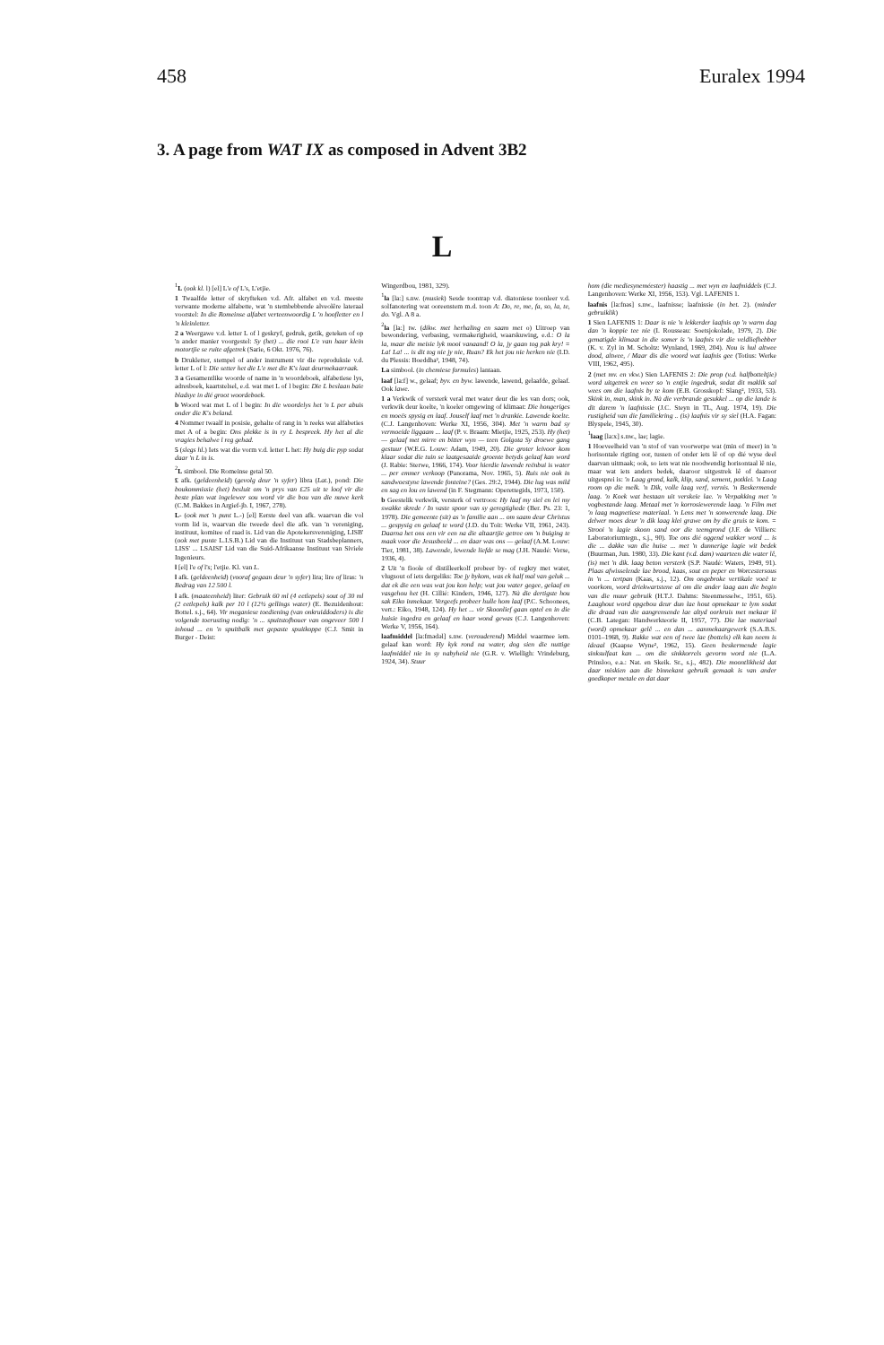458 Euralex 1994
3. A page from WAT IX as composed in Advent 3B2
L
<sup>1</sup> L (ook kl. l) [el] L'e of L's, L'etjie.
1 Twaalfde letter of skryfteken v.d. Afr. alfabet en v.d. meeste verwante moderne alfabette, wat 'n stembebbende alveolêre lateraal voorstel: In die Romeinse alfabet verteenwoordig L 'n hoofletter en l 'n kleinletter.
2 a Weergawe v.d. letter L of l geskryf, gedruk, getik, geteken of op 'n ander manier voorgestel: Sy (het) ... die rooi L'e van haar klein motortjie se ruite afgetrek (Sarie, 6 Okt. 1976, 76).
b Drukletter, stempel of ander instrument vir die reproduksie v.d. letter L of l: Die setter het die L'e met die K's laat deurmekaarraak.
3 a Gesamentlike woorde of name in 'n woordeboek, alfabetiese lys, adresboek, kaartstelsel, e.d. wat met L of l begin: Die L beslaan baie bladsye in dié groot woordeboek.
b Woord wat met L of l begin: In die woordelys het 'n L per abuis onder die K's beland.
4 Nommer twaalf in posisie, gehalte of rang in 'n reeks wat alfabeties met A of a begin: Ons plekke is in ry L bespreek. Hy het al die vragies behalwe l reg gehad.
5 (slegs hl.) Iets wat die vorm v.d. letter L het: Hy buig die pyp sodat daar 'n L in is.
<sup>2</sup> L simbool. Die Romeinse getal 50.
£ afk. (geldeenheid) (gevolg deur 'n syfer) libra (Lat.), pond: Die boukommissie (het) besluit om 'n prys van £25 uit te loof vir die beste plan wat ingelewer sou word vir die bou van die nuwe kerk (C.M. Bakkes in Argief-jb. I, 1967, 278).
L- (ook met 'n punt L.-) [el] Eerste deel van afk. waarvan die vol vorm lid is, waarvan die tweede deel die afk. van 'n vereniging, instituut, komitee of raad is. Lid van die Apotekersvereniging, LISB' (ook met punte L.I.S.B.) Lid van die Instituut van Stadsbeplanners, LISS' ... LSAISI' Lid van die Suid-Afrikaanse Instituut van Siviele Ingenieurs.
l [el] l'e of l's; l'etjie. Kl. van L.
l afk. (geldeenheid) (vooraf gegaan deur 'n syfer) lira; lire of liras: 'n Bedrag van 12 500 l.
l afk. (maateenheid) liter: Gebruik 60 ml (4 eetlepels) sout of 30 ml (2 eetlepels) kalk per 10 l (12½ gellings water) (E. Bezuidenhout: Bottel. s.j., 64). Vir meganiese toediening (van onkruiddoders) is die volgende toerusting nodig: 'n ... spuitstofhouer van ongeveer 500 l inhoud ... en 'n spuitbalk met gepaste spuitkoppe (C.J. Smit in Burger - Deist:
Wingerdbou, 1981, 329).
<sup>1</sup> la [la:] s.nw. (musiek) Sesde toontrap v.d. diatoniese toonleer v.d. solfanotering wat ooreenstem m.d. toon A: Do, re, me, fa, so, la, te, do. Vgl. A 8 a.
<sup>2</sup> la [la:] tw. (dikw. met herhaling en saam met o) Uitroep van bewondering, verbasing, vermakerigheid, waarskuwing, e.d.: O la la, maar die meisie lyk mooi vanaand! O la, jy gaan tog pak kry! = La! La! ... is dit tog nie jy nie, Ruan? Ek het jou nie herken nie (I.D. du Plessis: Boeddha², 1948, 74).
La simbool. (in chemiese formules) lantaan.
laaf [la:f] w., gelaaf; byv. en byw. lawende, lawend, gelaafde, gelaaf. Ook lawe.
1 a Verkwik of versterk veral met water deur die les van dors; ook, verkwik deur koelte, 'n koeler omgewing of klimaat: Die hongeriges en moeës spysig en laaf. Jouself laaf met 'n drankie. Lawende koelte. (C.J. Langenhoven: Werke XI, 1956, 304). Met 'n warm bad sy vermoeide liggaam ... laaf (P. v. Braam: Mietjie, 1925, 253). Hy (het) — gelaaf met mirre en bitter wyn — teen Golgota Sy droewe gang gestuur (W.E.G. Louw: Adam, 1949, 20). Die groter leivoor kom klaar sodat die tuin se laatgesaaide groente betyds gelaaf kan word (J. Rabie: Sterwe, 1966, 174). Voor hierdie lawende reënbui is water ... per emmer verkoop (Panorama, Nov. 1965, 5). Ruis nie ook in sandwoestyne lawende fonteine? (Ges. 29:2, 1944). Die lug was mild en sag en lou en lawend (in F. Stegmann: Operettegids, 1973, 150).
b Geestelik verkwik, versterk of vertroos: Hy laaf my siel en lei my swakke skrede / In vaste spoor van sy geregtighede (Ber. Ps. 23: 1, 1978). Die gemeente (sit) as 'n familie aan ... om saam deur Christus ... gespysig en gelaaf te word (J.D. du Toit: Werke VII, 1961, 243). Daarna het ons een vir een na die altaartjie getree om 'n buiging te maak voor die Jesusbeeld ... en daar was ons — gelaaf (A.M. Louw: Tier, 1981, 38). Lawende, lewende liefde se mag (J.H. Naudé: Verse, 1936, 4).
2 Uit 'n fioole of distilleerkolf probeer by- of regkry met water, vlugsout of iets dergeliks: Toe jy bykom, was ek half mal van geluk ... dat ek die een was wat jou kon help; wat jou water gegee, gelaaf en vasgehou het (H. Cillié: Kinders, 1946, 127). Nà die dertigste hou sak Eiko inmekaar. Vergeefs probeer hulle hom laaf (P.C. Schoonees, vert.: Eiko, 1948, 124). Hy het ... vir Skoonlief gaan optel en in die huisie ingedra en gelaaf en haar wond gewas (C.J. Langenhoven: Werke V, 1956, 164).
laafmiddel [la:fmədəl] s.nw. (verouderend) Middel waarmee iem. gelaaf kan word: Hy kyk rond na water, dog sien die nuttige laafmiddel nie in sy nabyheid nie (G.R. v. Wielligh: Vrindeburg, 1924, 34). Stuur
hom (die mediesyneméester) haastig ... met wyn en laafmiddels (C.J. Langenhoven: Werke XI, 1956, 153). Vgl. LAFENIS 1.
laafnis [la:fnəs] s.nw., laafnisse; laafnissie (in bet. 2). (minder gebruiklik)
1 Sien LAFENIS 1: Daar is nie 'n lekkerder laafnis op 'n warm dag dan 'n koppie tee nie (I. Rousseau: Soetsjokolade, 1979, 2). Die gematigde klimaat in die somer is 'n laafnis vir die veldliefhebber (K. v. Zyl in M. Scholtz: Wynland, 1969, 204). Nou is hul altwee dood, altwee, / Maar dis die woord wat laafnis gee (Totius: Werke VIII, 1962, 495).
2 (met mv. en vkw.) Sien LAFENIS 2: Die prop (v.d. halfbotteltjie) word uitgetrek en weer so 'n entjie ingedruk, sodat dit maklik sal wees om die laafnis by te kom (E.B. Grosskopf: Slang², 1933, 53). Skink in, man, skink in. Nà die verbrande gesukkel ... op die lande is dit darem 'n laafnissie (J.C. Steyn in TL, Aug. 1974, 19). Die rustigheid van die familiekring .. (is) laafnis vir sy siel (H.A. Fagan: Blyspele, 1945, 30).
<sup>1</sup> laag [la:x] s.nw., lae; lagie.
1 Hoeveelheid van 'n stof of van voorwerpe wat (min of meer) in 'n horisontale rigting oor, tussen of onder iets lê of op dié wyse deel daarvan uitmaak; ook, so iets wat nie noodwendig horisontaal lê nie, maar wat iets anders bedek, daaroor uitgestrek lê of daaroor uitgesprei is: 'n Laag grond, kalk, klip, sand, sement, potklei. 'n Laag room op die melk. 'n Dik, volle laag verf, vernis. 'n Beskermende laag. 'n Koek wat bestaan uit verskeie lae. 'n Verpakking met 'n vogbestande laag. Metaal met 'n korrosiewerende laag. 'n Film met 'n laag magnetiese materiaal. 'n Lens met 'n sonwerende laag. Die delwer moes deur 'n dik laag klei grawe om by die gruis te kom. = Strooi 'n lagie skoon sand oor die teemgrond (J.F. de Villiers: Laboratoriumtegn., s.j., 90). Toe ons dié oggend wakker word ... is die ... dakke van die huise ... met 'n dunnerige lagie wit bedek (Buurman, Jun. 1980, 33). Die kant (v.d. dam) waarteen die water lê, (is) met 'n dik. laag beton versterk (S.P. Naudé: Waters, 1949, 91). Plaas afwisselende lae brood, kaas, sout en peper en Worcestersous in 'n ... tertpan (Kaas, s.j., 12). Om ongebroke vertikale voeë te voorkom, word driekwartstene al om die ander laag aan die begin van die muur gebruik (H.T.J. Dahms: Steenmesselw., 1951, 65). Laaghout word opgebou deur dun lae hout opmekaar te lym sodat die draad van die aangrensende lae altyd oorkruis met mekaar lê (C.B. Lategan: Handwerkteorie II, 1957, 77). Die lae materiaal (word) opmekaar gelê ... en dan ... aanmekaargewerk (S.A.B.S. 0101–1968, 9). Rakke wat een of twee lae (bottels) elk kan neem is ideaal (Kaapse Wyne², 1962, 15). Geen beskermende lagie sinksulfaat kan ... om die sinkkorrels gevorm word nie (L.A. Prinsloo, e.a.: Nat. en Skeik. Sr., s.j., 482). Die moontlikheid dat daar miskien aan die binnekant gebruik gemaak is van ander goedkoper metale en dat daar